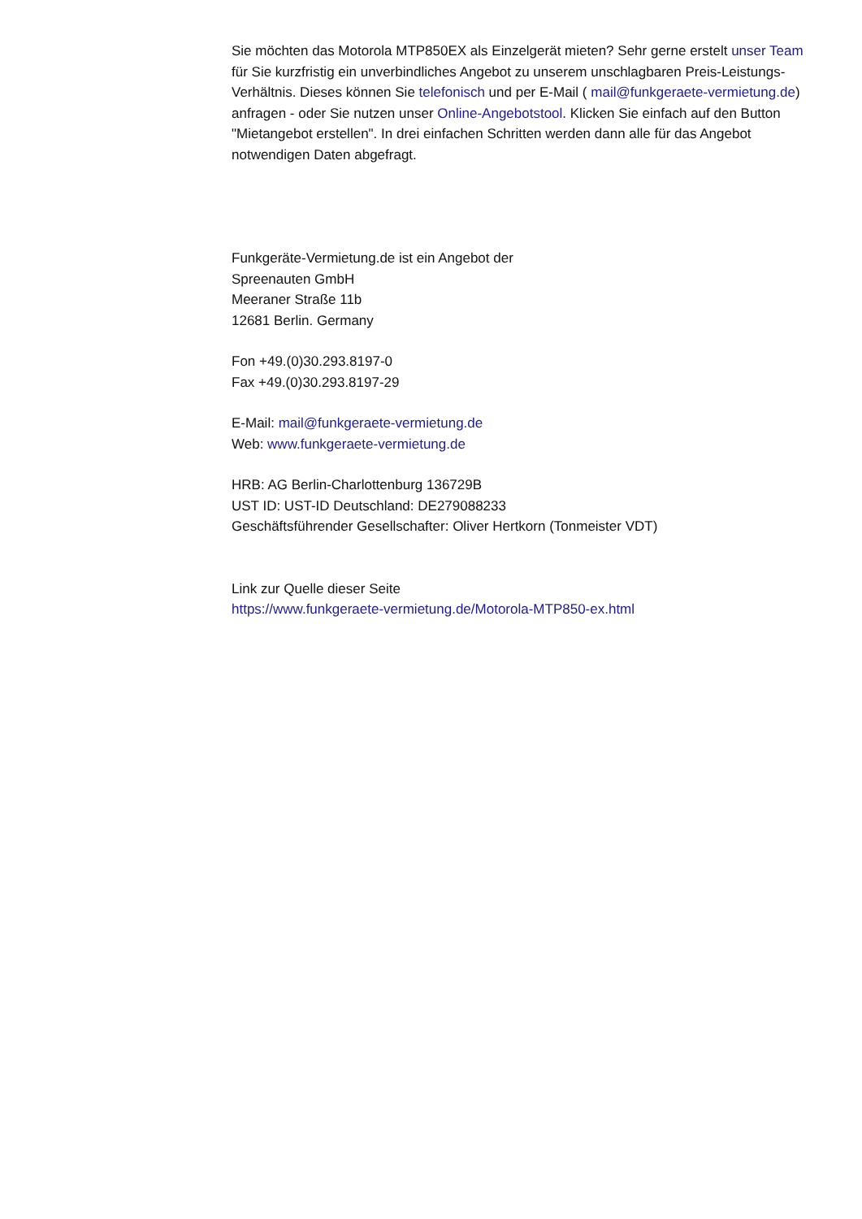Sie möchten das Motorola MTP850EX als Einzelgerät mieten? Sehr gerne erstelt unser Team für Sie kurzfristig ein unverbindliches Angebot zu unserem unschlagbaren Preis-Leistungs-Verhältnis. Dieses können Sie telefonisch und per E-Mail ( mail@funkgeraete-vermietung.de) anfragen - oder Sie nutzen unser Online-Angebotstool. Klicken Sie einfach auf den Button "Mietangebot erstellen". In drei einfachen Schritten werden dann alle für das Angebot notwendigen Daten abgefragt.
Funkgeräte-Vermietung.de ist ein Angebot der
Spreenauten GmbH
Meeraner Straße 11b
12681 Berlin. Germany
Fon +49.(0)30.293.8197-0
Fax +49.(0)30.293.8197-29
E-Mail: mail@funkgeraete-vermietung.de
Web: www.funkgeraete-vermietung.de
HRB: AG Berlin-Charlottenburg 136729B
UST ID: UST-ID Deutschland: DE279088233
Geschäftsführender Gesellschafter: Oliver Hertkorn (Tonmeister VDT)
Link zur Quelle dieser Seite
https://www.funkgeraete-vermietung.de/Motorola-MTP850-ex.html